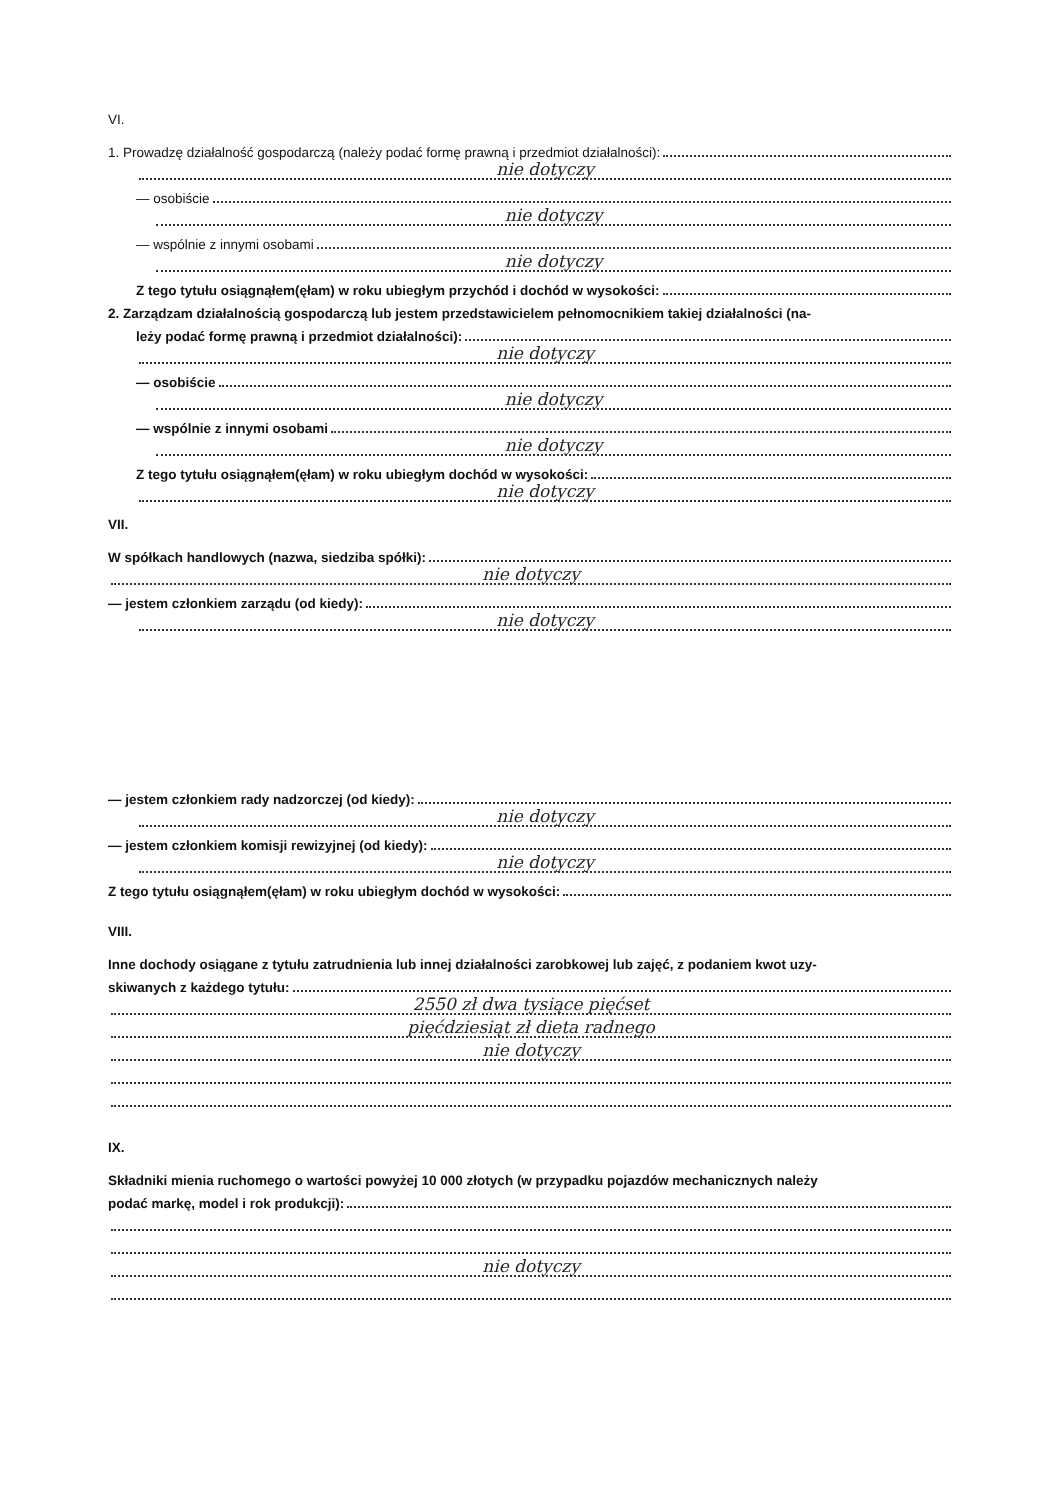VI.
1. Prowadzę działalność gospodarczą (należy podać formę prawną i przedmiot działalności):
nie dotyczy
— osobiście
nie dotyczy
— wspólnie z innymi osobami
nie dotyczy
Z tego tytułu osiągnąłem(ęłam) w roku ubiegłym przychód i dochód w wysokości:
2. Zarządzam działalnością gospodarczą lub jestem przedstawicielem pełnomocnikiem takiej działalności (na-
leży podać formę prawną i przedmiot działalności):
nie dotyczy
— osobiście
nie dotyczy
— wspólnie z innymi osobami
nie dotyczy
Z tego tytułu osiągnąłem(ęłam) w roku ubiegłym dochód w wysokości:
nie dotyczy
VII.
W spółkach handlowych (nazwa, siedziba spółki):
nie dotyczy
— jestem członkiem zarządu (od kiedy):
nie dotyczy
— jestem członkiem rady nadzorczej (od kiedy):
nie dotyczy
— jestem członkiem komisji rewizyjnej (od kiedy):
nie dotyczy
Z tego tytułu osiągnąłem(ęłam) w roku ubiegłym dochód w wysokości:
VIII.
Inne dochody osiągane z tytułu zatrudnienia lub innej działalności zarobkowej lub zajęć, z podaniem kwot uzy-
skiwanych z każdego tytułu:
2550 zł dwa tysiące pięćset
pięćdziesiąt zł dieta radnego
nie dotyczy
IX.
Składniki mienia ruchomego o wartości powyżej 10 000 złotych (w przypadku pojazdów mechanicznych należy
podać markę, model i rok produkcji):
nie dotyczy